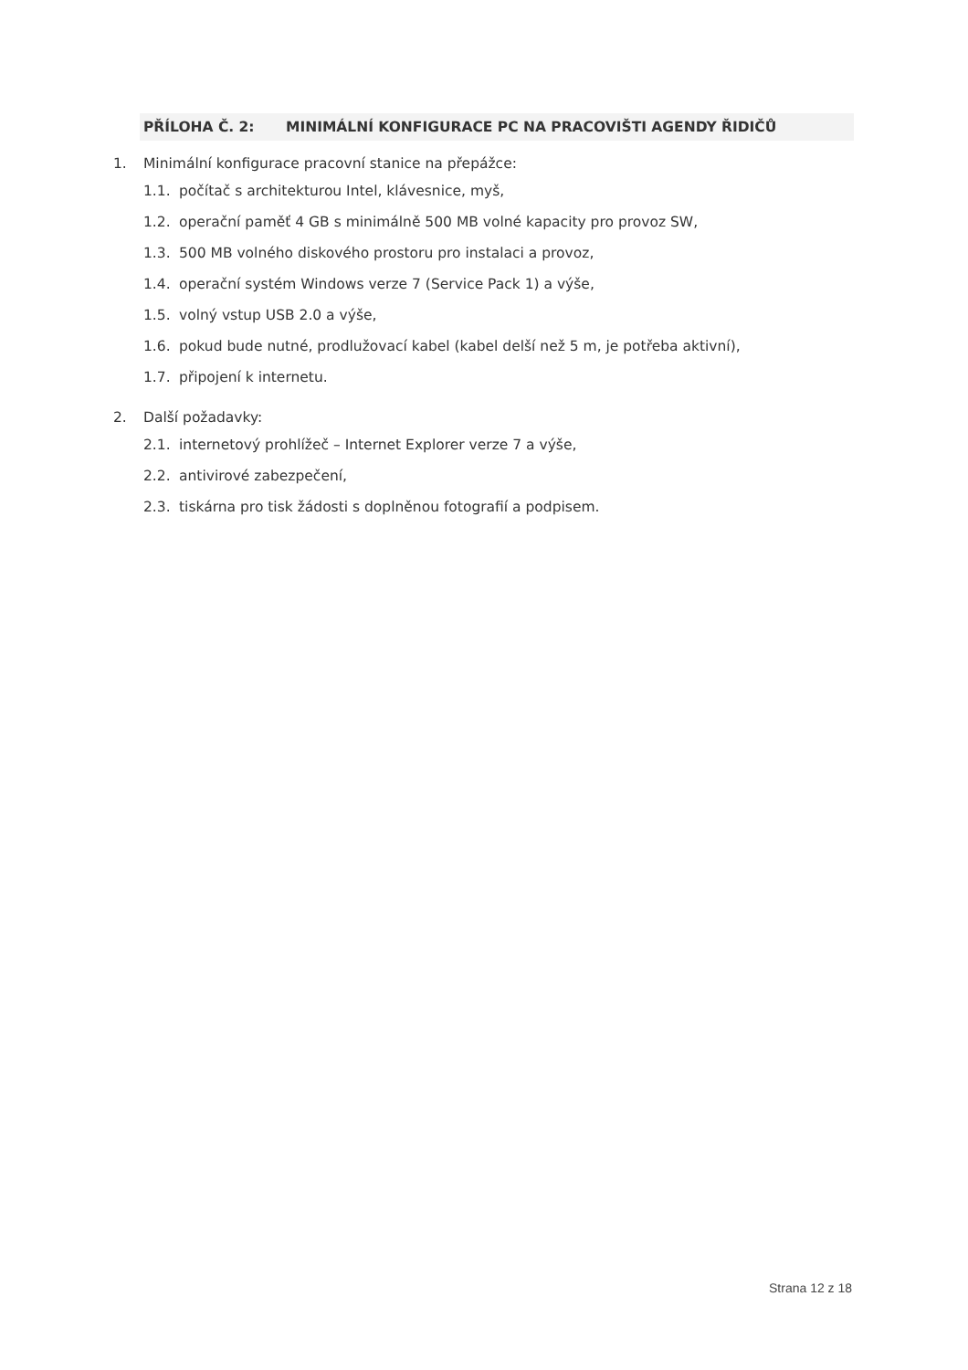PŘÍLOHA Č. 2: MINIMÁLNÍ KONFIGURACE PC NA PRACOVIŠTI AGENDY ŘIDIČŮ
1. Minimální konfigurace pracovní stanice na přepážce:
1.1. počítač s architekturou Intel, klávesnice, myš,
1.2. operační paměť 4 GB s minimálně 500 MB volné kapacity pro provoz SW,
1.3. 500 MB volného diskového prostoru pro instalaci a provoz,
1.4. operační systém Windows verze 7 (Service Pack 1) a výše,
1.5. volný vstup USB 2.0 a výše,
1.6. pokud bude nutné, prodlužovací kabel (kabel delší než 5 m, je potřeba aktivní),
1.7. připojení k internetu.
2. Další požadavky:
2.1. internetový prohlížeč – Internet Explorer verze 7 a výše,
2.2. antivirové zabezpečení,
2.3. tiskárna pro tisk žádosti s doplněnou fotografií a podpisem.
Strana 12 z 18